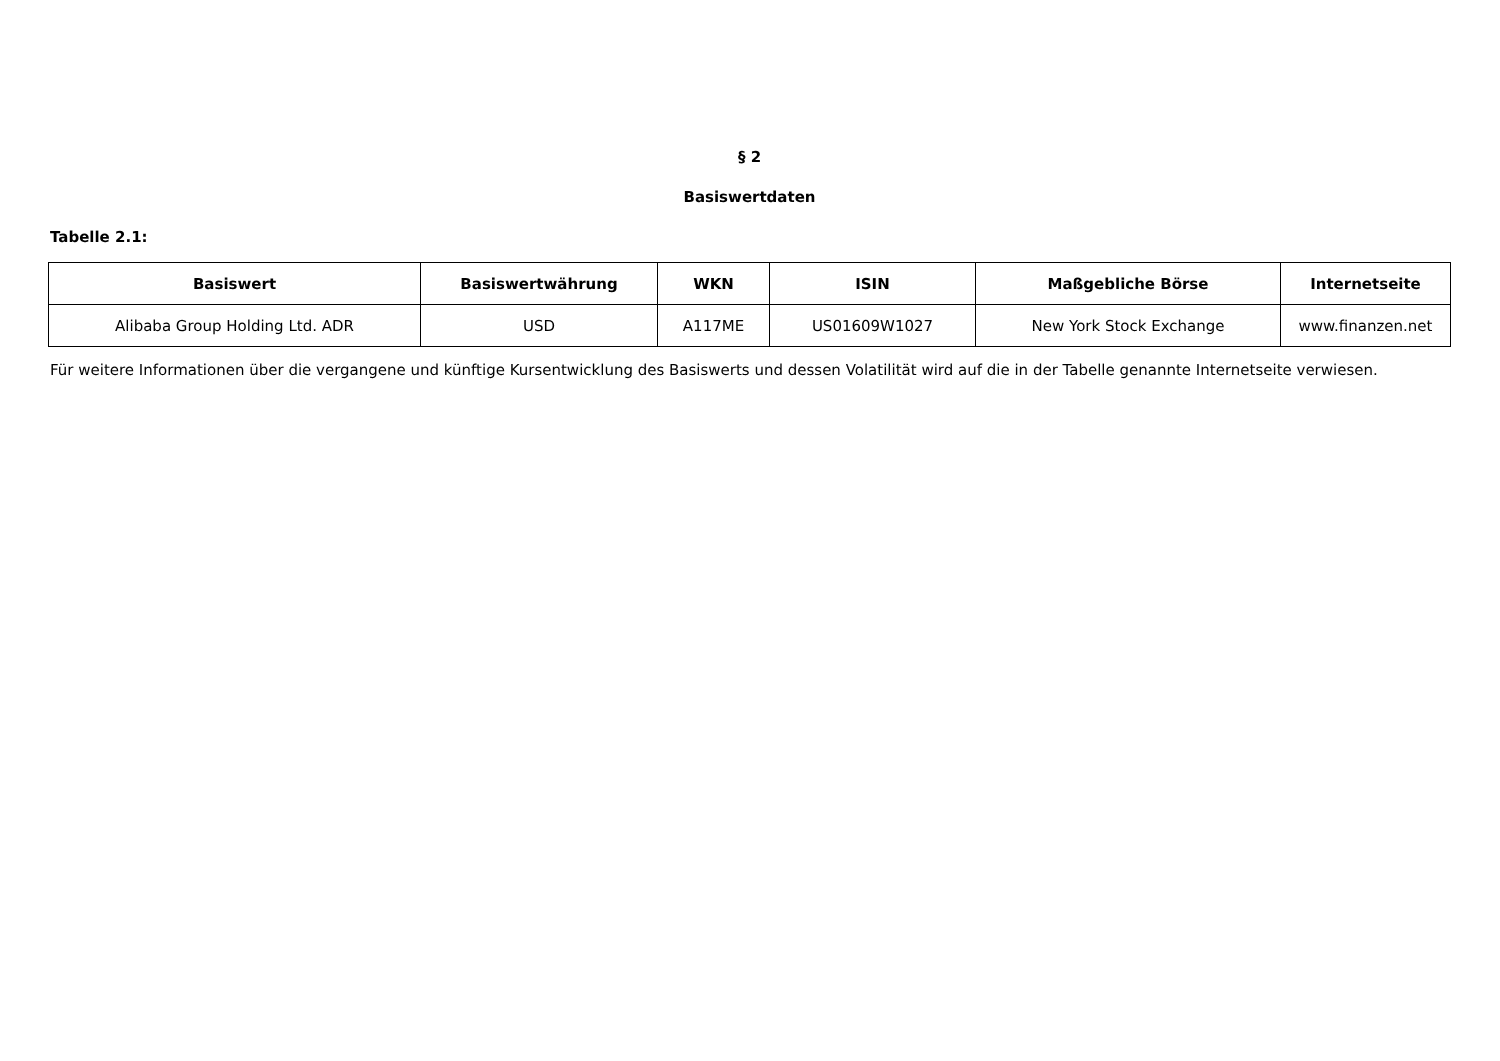§ 2
Basiswertdaten
Tabelle 2.1:
| Basiswert | Basiswertwährung | WKN | ISIN | Maßgebliche Börse | Internetseite |
| --- | --- | --- | --- | --- | --- |
| Alibaba Group Holding Ltd. ADR | USD | A117ME | US01609W1027 | New York Stock Exchange | www.finanzen.net |
Für weitere Informationen über die vergangene und künftige Kursentwicklung des Basiswerts und dessen Volatilität wird auf die in der Tabelle genannte Internetseite verwiesen.